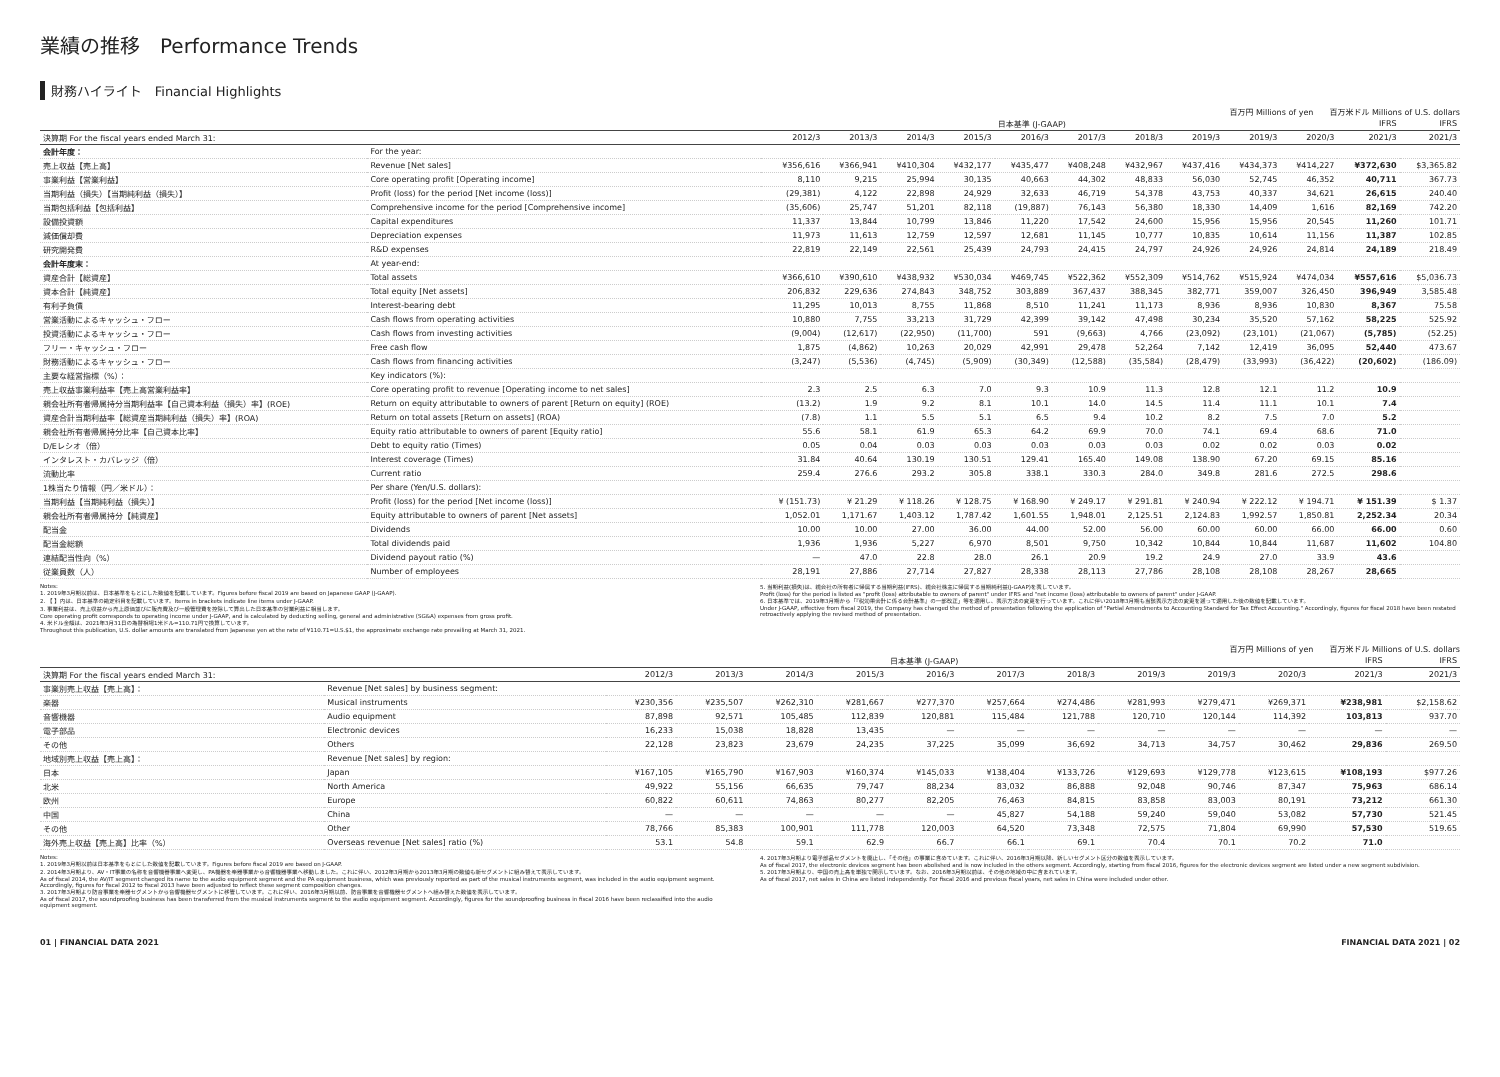業績の推移　Performance Trends
財務ハイライト　Financial Highlights
百万円 Millions of yen　　百万米ドル Millions of U.S. dollars
| | | | | | | 日本基準 (J-GAAP) | | | | IFRS | | | IFRS |
| --- | --- | --- | --- | --- | --- | --- | --- | --- | --- | --- | --- | --- | --- |
| 決算期 For the fiscal years ended March 31: | | 2012/3 | 2013/3 | 2014/3 | 2015/3 | 2016/3 | 2017/3 | 2018/3 | 2019/3 | 2019/3 | 2020/3 | 2021/3 | 2021/3 |
| 会計年度： | For the year: | | | | | | | | | | | | |
| 売上収益【売上高】 | Revenue [Net sales] | ¥356,616 | ¥366,941 | ¥410,304 | ¥432,177 | ¥435,477 | ¥408,248 | ¥432,967 | ¥437,416 | ¥434,373 | ¥414,227 | ¥372,630 | $3,365.82 |
| 事業利益【営業利益】 | Core operating profit [Operating income] | 8,110 | 9,215 | 25,994 | 30,135 | 40,663 | 44,302 | 48,833 | 56,030 | 52,745 | 46,352 | 40,711 | 367.73 |
| 当期利益（損失）【当期純利益（損失）】 | Profit (loss) for the period [Net income (loss)] | (29,381) | 4,122 | 22,898 | 24,929 | 32,633 | 46,719 | 54,378 | 43,753 | 40,337 | 34,621 | 26,615 | 240.40 |
| 当期包括利益【包括利益】 | Comprehensive income for the period [Comprehensive income] | (35,606) | 25,747 | 51,201 | 82,118 | (19,887) | 76,143 | 56,380 | 18,330 | 14,409 | 1,616 | 82,169 | 742.20 |
| 設備投資額 | Capital expenditures | 11,337 | 13,844 | 10,799 | 13,846 | 11,220 | 17,542 | 24,600 | 15,956 | 15,956 | 20,545 | 11,260 | 101.71 |
| 減価償却費 | Depreciation expenses | 11,973 | 11,613 | 12,759 | 12,597 | 12,681 | 11,145 | 10,777 | 10,835 | 10,614 | 11,156 | 11,387 | 102.85 |
| 研究開発費 | R&D expenses | 22,819 | 22,149 | 22,561 | 25,439 | 24,793 | 24,415 | 24,797 | 24,926 | 24,926 | 24,814 | 24,189 | 218.49 |
| 会計年度末： | At year-end: | | | | | | | | | | | | |
| 資産合計【総資産】 | Total assets | ¥366,610 | ¥390,610 | ¥438,932 | ¥530,034 | ¥469,745 | ¥522,362 | ¥552,309 | ¥514,762 | ¥515,924 | ¥474,034 | ¥557,616 | $5,036.73 |
| 資本合計【純資産】 | Total equity [Net assets] | 206,832 | 229,636 | 274,843 | 348,752 | 303,889 | 367,437 | 388,345 | 382,771 | 359,007 | 326,450 | 396,949 | 3,585.48 |
| 有利子負債 | Interest-bearing debt | 11,295 | 10,013 | 8,755 | 11,868 | 8,510 | 11,241 | 11,173 | 8,936 | 8,936 | 10,830 | 8,367 | 75.58 |
| 営業活動によるキャッシュ・フロー | Cash flows from operating activities | 10,880 | 7,755 | 33,213 | 31,729 | 42,399 | 39,142 | 47,498 | 30,234 | 35,520 | 57,162 | 58,225 | 525.92 |
| 投資活動によるキャッシュ・フロー | Cash flows from investing activities | (9,004) | (12,617) | (22,950) | (11,700) | 591 | (9,663) | 4,766 | (23,092) | (23,101) | (21,067) | (5,785) | (52.25) |
| フリー・キャッシュ・フロー | Free cash flow | 1,875 | (4,862) | 10,263 | 20,029 | 42,991 | 29,478 | 52,264 | 7,142 | 12,419 | 36,095 | 52,440 | 473.67 |
| 財務活動によるキャッシュ・フロー | Cash flows from financing activities | (3,247) | (5,536) | (4,745) | (5,909) | (30,349) | (12,588) | (35,584) | (28,479) | (33,993) | (36,422) | (20,602) | (186.09) |
| 主要な経営指標（%）： | Key indicators (%): | | | | | | | | | | | | |
| 売上収益事業利益率【売上高営業利益率】 | Core operating profit to revenue [Operating income to net sales] | 2.3 | 2.5 | 6.3 | 7.0 | 9.3 | 10.9 | 11.3 | 12.8 | 12.1 | 11.2 | 10.9 | |
| 親会社所有者帰属持分当期利益率【自己資本利益（損失）率】(ROE) | Return on equity attributable to owners of parent [Return on equity] (ROE) | (13.2) | 1.9 | 9.2 | 8.1 | 10.1 | 14.0 | 14.5 | 11.4 | 11.1 | 10.1 | 7.4 | |
| 資産合計当期利益率【総資産当期純利益（損失）率】(ROA) | Return on total assets [Return on assets] (ROA) | (7.8) | 1.1 | 5.5 | 5.1 | 6.5 | 9.4 | 10.2 | 8.2 | 7.5 | 7.0 | 5.2 | |
| 親会社所有者帰属持分比率【自己資本比率】 | Equity ratio attributable to owners of parent [Equity ratio] | 55.6 | 58.1 | 61.9 | 65.3 | 64.2 | 69.9 | 70.0 | 74.1 | 69.4 | 68.6 | 71.0 | |
| D/Eレシオ（倍） | Debt to equity ratio (Times) | 0.05 | 0.04 | 0.03 | 0.03 | 0.03 | 0.03 | 0.03 | 0.02 | 0.02 | 0.03 | 0.02 | |
| インタレスト・カバレッジ（倍） | Interest coverage (Times) | 31.84 | 40.64 | 130.19 | 130.51 | 129.41 | 165.40 | 149.08 | 138.90 | 67.20 | 69.15 | 85.16 | |
| 流動比率 | Current ratio | 259.4 | 276.6 | 293.2 | 305.8 | 338.1 | 330.3 | 284.0 | 349.8 | 281.6 | 272.5 | 298.6 | |
| 1株当たり情報（円／米ドル）： | Per share (Yen/U.S. dollars): | | | | | | | | | | | | |
| 当期利益【当期純利益（損失）】 | Profit (loss) for the period [Net income (loss)] | ¥ (151.73) | ¥ 21.29 | ¥ 118.26 | ¥ 128.75 | ¥ 168.90 | ¥ 249.17 | ¥ 291.81 | ¥ 240.94 | ¥ 222.12 | ¥ 194.71 | ¥ 151.39 | $ 1.37 |
| 親会社所有者帰属持分【純資産】 | Equity attributable to owners of parent [Net assets] | 1,052.01 | 1,171.67 | 1,403.12 | 1,787.42 | 1,601.55 | 1,948.01 | 2,125.51 | 2,124.83 | 1,992.57 | 1,850.81 | 2,252.34 | 20.34 |
| 配当金 | Dividends | 10.00 | 10.00 | 27.00 | 36.00 | 44.00 | 52.00 | 56.00 | 60.00 | 60.00 | 66.00 | 66.00 | 0.60 |
| 配当金総額 | Total dividends paid | 1,936 | 1,936 | 5,227 | 6,970 | 8,501 | 9,750 | 10,342 | 10,844 | 10,844 | 11,687 | 11,602 | 104.80 |
| 連結配当性向（%） | Dividend payout ratio (%) | — | 47.0 | 22.8 | 28.0 | 26.1 | 20.9 | 19.2 | 24.9 | 27.0 | 33.9 | 43.6 | |
| 従業員数（人） | Number of employees | 28,191 | 27,886 | 27,714 | 27,827 | 28,338 | 28,113 | 27,786 | 28,108 | 28,108 | 28,267 | 28,665 | |
Notes:
1. 2019年3月期以前は、日本基準をもとにした数値を記載しています。Figures before fiscal 2019 are based on Japanese GAAP (J-GAAP).
2. 【 】内は、日本基準の勘定科目を記載しています。Items in brackets indicate line items under J-GAAP.
3. 事業利益は、売上収益から売上原価並びに販売費及び一般管理費を控除して算出した日本基準の営業利益に相当します。
Core operating profit corresponds to operating income under J-GAAP, and is calculated by deducting selling, general and administrative (SG&A) expenses from gross profit.
4. 米ドル金額は、2021年3月31日の為替相場1米ドル=110.71円で換算しています。
Throughout this publication, U.S. dollar amounts are translated from Japanese yen at the rate of ¥110.71=U.S.$1, the approximate exchange rate prevailing at March 31, 2021.
5. 当期利益(損失)は、親会社の所有者に帰属する当期利益(IFRS)、親会社株主に帰属する当期純利益(J-GAAP)を表しています。
Profit (loss) for the period is listed as "profit (loss) attributable to owners of parent" under IFRS and "net income (loss) attributable to owners of parent" under J-GAAP.
6. 日本基準では、2019年3月期から「『税効果会計に係る会計基準』の一部改正」等を適用し、表示方法の変更を行っています。これに伴い2018年3月期も当該表示方法の変更を遡って適用した後の数値を記載しています。
Under J-GAAP, effective from fiscal 2019, the Company has changed the method of presentation following the application of "Partial Amendments to Accounting Standard for Tax Effect Accounting." Accordingly, figures for fiscal 2018 have been restated retroactively applying the revised method of presentation.
百万円 Millions of yen　　百万米ドル Millions of U.S. dollars
| | | | | | | 日本基準 (J-GAAP) | | | | IFRS | | | IFRS |
| --- | --- | --- | --- | --- | --- | --- | --- | --- | --- | --- | --- | --- | --- |
| 決算期 For the fiscal years ended March 31: | | 2012/3 | 2013/3 | 2014/3 | 2015/3 | 2016/3 | 2017/3 | 2018/3 | 2019/3 | 2019/3 | 2020/3 | 2021/3 | 2021/3 |
| 事業別売上収益【売上高】： | Revenue [Net sales] by business segment: | | | | | | | | | | | | |
| 楽器 | Musical instruments | ¥230,356 | ¥235,507 | ¥262,310 | ¥281,667 | ¥277,370 | ¥257,664 | ¥274,486 | ¥281,993 | ¥279,471 | ¥269,371 | ¥238,981 | $2,158.62 |
| 音響機器 | Audio equipment | 87,898 | 92,571 | 105,485 | 112,839 | 120,881 | 115,484 | 121,788 | 120,710 | 120,144 | 114,392 | 103,813 | 937.70 |
| 電子部品 | Electronic devices | 16,233 | 15,038 | 18,828 | 13,435 | — | — | — | — | — | — | — | — |
| その他 | Others | 22,128 | 23,823 | 23,679 | 24,235 | 37,225 | 35,099 | 36,692 | 34,713 | 34,757 | 30,462 | 29,836 | 269.50 |
| 地域別売上収益【売上高】： | Revenue [Net sales] by region: | | | | | | | | | | | | |
| 日本 | Japan | ¥167,105 | ¥165,790 | ¥167,903 | ¥160,374 | ¥145,033 | ¥138,404 | ¥133,726 | ¥129,693 | ¥129,778 | ¥123,615 | ¥108,193 | $977.26 |
| 北米 | North America | 49,922 | 55,156 | 66,635 | 79,747 | 88,234 | 83,032 | 86,888 | 92,048 | 90,746 | 87,347 | 75,963 | 686.14 |
| 欧州 | Europe | 60,822 | 60,611 | 74,863 | 80,277 | 82,205 | 76,463 | 84,815 | 83,858 | 83,003 | 80,191 | 73,212 | 661.30 |
| 中国 | China | — | — | — | — | — | 45,827 | 54,188 | 59,240 | 59,040 | 53,082 | 57,730 | 521.45 |
| その他 | Other | 78,766 | 85,383 | 100,901 | 111,778 | 120,003 | 64,520 | 73,348 | 72,575 | 71,804 | 69,990 | 57,530 | 519.65 |
| 海外売上収益【売上高】比率（%） | Overseas revenue [Net sales] ratio (%) | 53.1 | 54.8 | 59.1 | 62.9 | 66.7 | 66.1 | 69.1 | 70.4 | 70.1 | 70.2 | 71.0 | |
Notes:
1. 2019年3月期以前は日本基準をもとにした数値を記載しています。Figures before fiscal 2019 are based on J-GAAP.
2. 2014年3月期より、AV・IT事業の名称を音響機器事業へ変更し、PA機器を楽器事業から音響機器事業へ移動しました。これに伴い、2012年3月期から2013年3月期の数値も新セグメントに組み替えて表示しています。
As of fiscal 2014, the AV/IT segment changed its name to the audio equipment segment and the PA equipment business, which was previously reported as part of the musical instruments segment, was included in the audio equipment segment. Accordingly, figures for fiscal 2012 to fiscal 2013 have been adjusted to reflect these segment composition changes.
3. 2017年3月期より防音事業を楽器セグメントから音響機器セグメントに移管しています。これに伴い、2016年3月期以前、防音事業を音響機器セグメントへ組み替えた数値を表示しています。
As of fiscal 2017, the soundproofing business has been transferred from the musical instruments segment to the audio equipment segment. Accordingly, figures for the soundproofing business in fiscal 2016 have been reclassified into the audio equipment segment.
4. 2017年3月期より電子部品セグメントを廃止し、「その他」の事業に含めています。これに伴い、2016年3月期以降、新しいセグメント区分の数値を表示しています。
As of fiscal 2017, the electronic devices segment has been abolished and is now included in the others segment. Accordingly, starting from fiscal 2016, figures for the electronic devices segment are listed under a new segment subdivision.
5. 2017年3月期より、中国の売上高を単独で開示しています。なお、2016年3月期以前は、その他の地域の中に含まれています。
As of fiscal 2017, net sales in China are listed independently. For fiscal 2016 and previous fiscal years, net sales in China were included under other.
01 | FINANCIAL DATA 2021 FINANCIAL DATA 2021 | 02